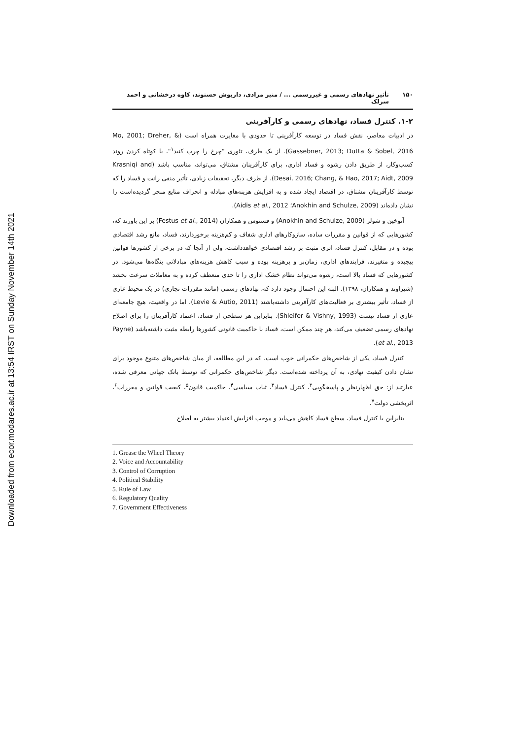Downloaded from ecor.modares.ac.ir at 13:54 IRST on Sunday November 14th 2021
۱۵۰ تأثیر نهادهای رسمی و غیررسمی ... / منیر مرادی، داریوش حسنوند، کاوه درخشانی و احمد سرلک
۱-۲. کنترل فساد، نهادهای رسمی و کارآفرینی
در ادبیات معاصر، نقش فساد در توسعه کارآفرینی تا حدودی با مغایرت همراه است (Mo, 2001; Dreher, & Gassebner, 2013; Dutta & Sobel, 2016). از یک طرف، تئوری "چرخ را چرب کنید<sup>۱</sup>"، با کوتاه کردن روند کسب‌وکار، از طریق دادن رشوه و فساد اداری، برای کارآفرینان مشتاق، می‌تواند، مناسب باشد (Krasniqi and Desai, 2016; Chang, & Hao, 2017; Aidt, 2009). از طرف دیگر، تحقیقات زیادی، تأثیر منفی رانت و فساد را که توسط کارآفرینان مشتاق، در اقتصاد ایجاد شده و به افزایش هزینه‌های مبادله و انحراف منابع منجر گردیده‌است را نشان داده‌اند (Anokhin and Schulze, 2009؛ Aidis et al., 2012).
آنوخین و شولز (Anokhin and Schulze, 2009) و فستوس و همکاران (Festus et al., 2014) بر این باورند که، کشورهایی که از قوانین و مقررات ساده، سازوکارهای اداری شفاف و کم‌هزینه برخوردارند، فساد، مانع رشد اقتصادی بوده و در مقابل، کنترل فساد، اثری مثبت بر رشد اقتصادی خواهدداشت، ولی از آنجا که در برخی از کشورها قوانین پیچیده و متغیرند، فرایندهای اداری، زمان‌بر و پرهزینه بوده و سبب کاهش هزینه‌های مبادلاتی بنگاه‌ها می‌شود. در کشورهایی که فساد بالا است، رشوه می‌تواند نظام خشک اداری را تا حدی منعطف کرده و به معاملات سرعت بخشد (شیراوند و همکاران، ۱۳۹۸). البته این احتمال وجود دارد که، نهادهای رسمی (مانند مقررات تجاری) در یک محیط عاری از فساد، تأثیر بیشتری بر فعالیت‌های کارآفرینی داشته‌باشند (Levie & Autio, 2011)، اما در واقعیت، هیچ جامعه‌ای عاری از فساد نیست (Shleifer & Vishny, 1993). بنابراین هر سطحی از فساد، اعتماد کارآفرینان را برای اصلاح نهادهای رسمی تضعیف می‌کند، هر چند ممکن است، فساد با حاکمیت قانونی کشورها رابطه مثبت داشته‌باشد (Payne et al., 2013).
کنترل فساد، یکی از شاخص‌های حکمرانی خوب است، که در این مطالعه، از میان شاخص‌های متنوع موجود برای نشان دادن کیفیت نهادی، به آن پرداخته شده‌است. دیگر شاخص‌های حکمرانی که توسط بانک جهانی معرفی شده، عبارتند از: حق اظهارنظر و پاسخگویی<sup>۲</sup>، کنترل فساد<sup>۳</sup>، ثبات سیاسی<sup>۴</sup>، حاکمیت قانون<sup>۵</sup>، کیفیت قوانین و مقررات<sup>۶</sup>، اثربخشی دولت<sup>۷</sup>.
بنابراین با کنترل فساد، سطح فساد کاهش می‌یابد و موجب افزایش اعتماد بیشتر به اصلاح
1. Grease the Wheel Theory
2. Voice and Accountability
3. Control of Corruption
4. Political Stability
5. Rule of Law
6. Regulatory Quality
7. Government Effectiveness